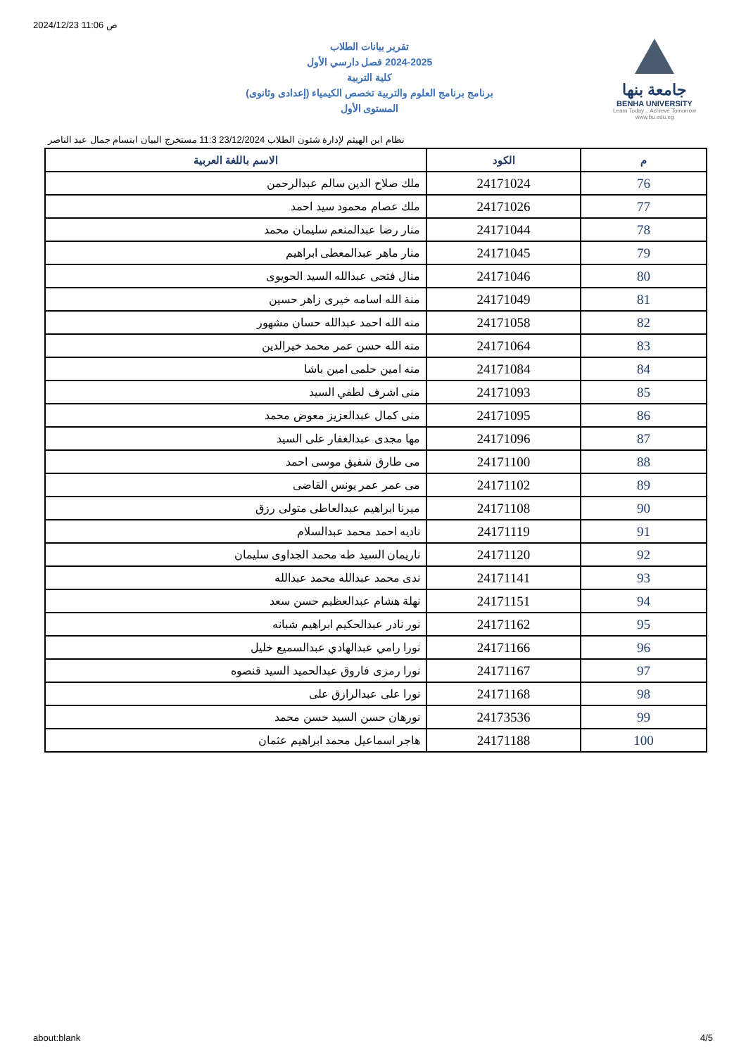2024/12/23 11:06 ص
جامعة بنها
BENHA UNIVERSITY
Learn Today .. Achieve Tomorrow
www.bu.edu.eg
تقرير بيانات الطلاب
2024-2025 فصل دارسي الأول
كلية التربية
برنامج برنامج العلوم والتربية تخصص الكيمياء (إعدادى وثانوى)
المستوى الأول
نظام ابن الهيثم لإدارة شئون الطلاب 23/12/2024 11:3 مستخرج البيان ابتسام جمال عبد الناصر
| م | الكود | الاسم باللغة العربية |
| --- | --- | --- |
| 76 | 24171024 | ملك صلاح الدين سالم عبدالرحمن |
| 77 | 24171026 | ملك عصام محمود سيد احمد |
| 78 | 24171044 | منار رضا عبدالمنعم سليمان محمد |
| 79 | 24171045 | منار ماهر عبدالمعطى ابراهيم |
| 80 | 24171046 | منال فتحى عبدالله السيد الحويوى |
| 81 | 24171049 | منة الله اسامه خيرى زاهر حسين |
| 82 | 24171058 | منه الله احمد عبدالله حسان مشهور |
| 83 | 24171064 | منه الله حسن عمر محمد خيرالدين |
| 84 | 24171084 | منه امين حلمى امين باشا |
| 85 | 24171093 | منى اشرف لطفي السيد |
| 86 | 24171095 | منى كمال عبدالعزيز معوض محمد |
| 87 | 24171096 | مها مجدى عبدالغفار على السيد |
| 88 | 24171100 | مى طارق شفيق موسى احمد |
| 89 | 24171102 | مى عمر عمر يونس القاضى |
| 90 | 24171108 | ميرنا ابراهيم عبدالعاطى متولى رزق |
| 91 | 24171119 | ناديه احمد محمد عبدالسلام |
| 92 | 24171120 | ناريمان السيد طه محمد الجداوى سليمان |
| 93 | 24171141 | ندى محمد عبدالله محمد عبدالله |
| 94 | 24171151 | نهلة هشام عبدالعظيم حسن سعد |
| 95 | 24171162 | نور نادر عبدالحكيم ابراهيم شبانه |
| 96 | 24171166 | نورا رامي عبدالهادي عبدالسميع خليل |
| 97 | 24171167 | نورا رمزى فاروق عبدالحميد السيد قنصوه |
| 98 | 24171168 | نورا على عبدالرازق على |
| 99 | 24173536 | نورهان حسن السيد حسن محمد |
| 100 | 24171188 | هاجر اسماعيل محمد ابراهيم عثمان |
about:blank 4/5